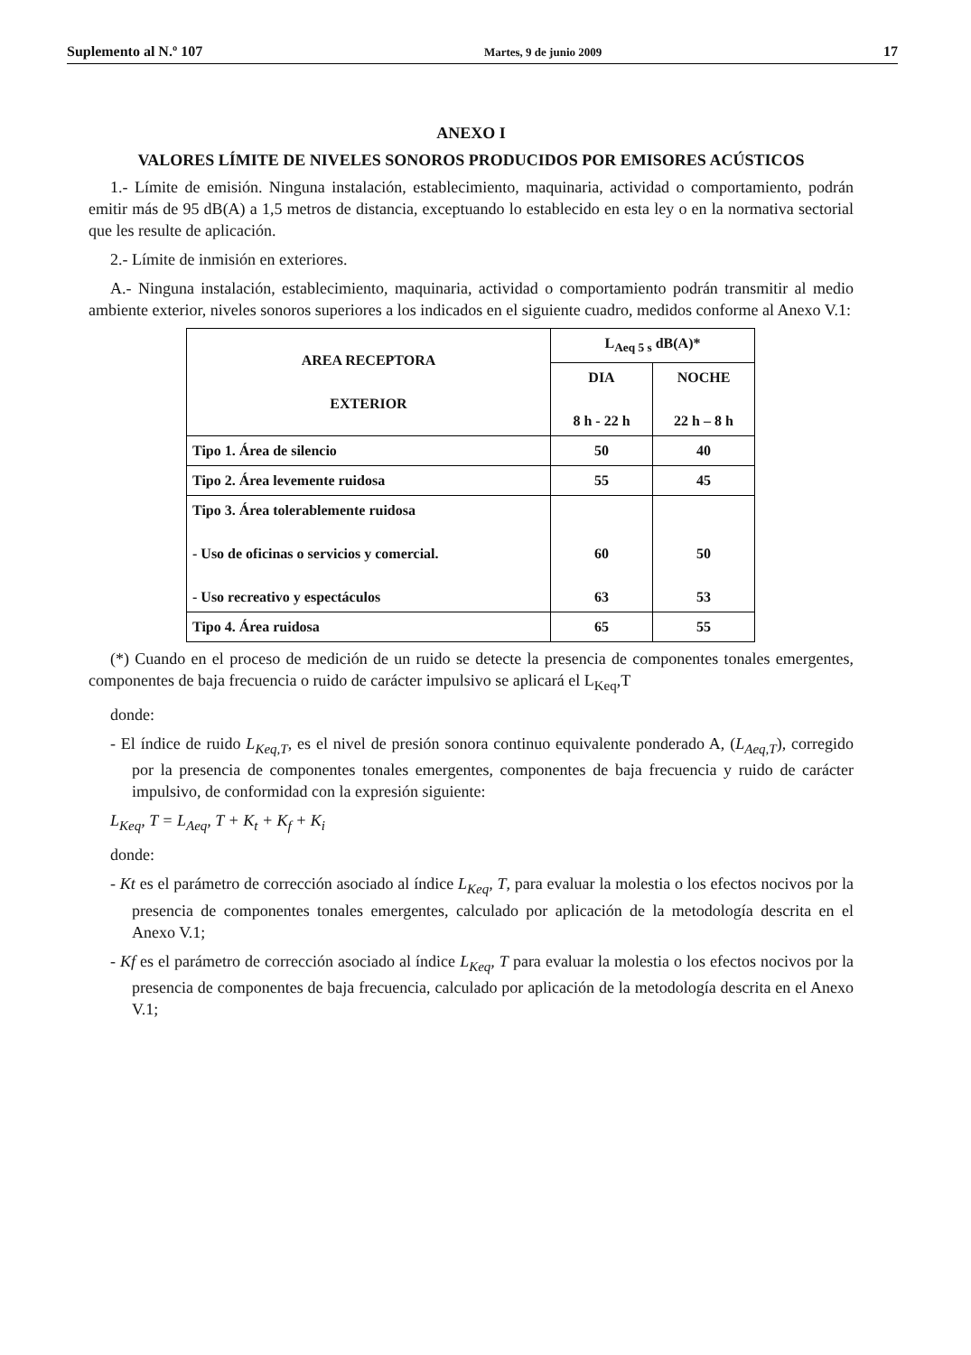Suplemento al N.º 107 Martes, 9 de junio 2009 17
ANEXO I
VALORES LÍMITE DE NIVELES SONOROS PRODUCIDOS POR EMISORES ACÚSTICOS
1.- Límite de emisión. Ninguna instalación, establecimiento, maquinaria, actividad o comportamiento, podrán emitir más de 95 dB(A) a 1,5 metros de distancia, exceptuando lo establecido en esta ley o en la normativa sectorial que les resulte de aplicación.
2.- Límite de inmisión en exteriores.
A.- Ninguna instalación, establecimiento, maquinaria, actividad o comportamiento podrán transmitir al medio ambiente exterior, niveles sonoros superiores a los indicados en el siguiente cuadro, medidos conforme al Anexo V.1:
| AREA RECEPTORA EXTERIOR | L<sub>Aeq 5 s</sub> dB(A)* | |
| --- | --- | --- |
| | DIA 8 h - 22 h | NOCHE 22 h – 8 h |
| Tipo 1. Área de silencio | 50 | 40 |
| Tipo 2. Área levemente ruidosa | 55 | 45 |
| Tipo 3. Área tolerablemente ruidosa - Uso de oficinas o servicios y comercial. - Uso recreativo y espectáculos | 60 63 | 50 53 |
| Tipo 4. Área ruidosa | 65 | 55 |
(*) Cuando en el proceso de medición de un ruido se detecte la presencia de componentes tonales emergentes, componentes de baja frecuencia o ruido de carácter impulsivo se aplicará el L<sub>Keq</sub>,T
donde:
- El índice de ruido L<sub>Keq,T</sub>, es el nivel de presión sonora continuo equivalente ponderado A, (L<sub>Aeq,T</sub>), corregido por la presencia de componentes tonales emergentes, componentes de baja frecuencia y ruido de carácter impulsivo, de conformidad con la expresión siguiente:
L<sub>Keq</sub>, T = L<sub>Aeq</sub>, T + K<sub>t</sub> + K<sub>f</sub> + K<sub>i</sub>
donde:
- Kt es el parámetro de corrección asociado al índice L<sub>Keq</sub>, T, para evaluar la molestia o los efectos nocivos por la presencia de componentes tonales emergentes, calculado por aplicación de la metodología descrita en el Anexo V.1;
- Kf es el parámetro de corrección asociado al índice L<sub>Keq</sub>, T para evaluar la molestia o los efectos nocivos por la presencia de componentes de baja frecuencia, calculado por aplicación de la metodología descrita en el Anexo V.1;